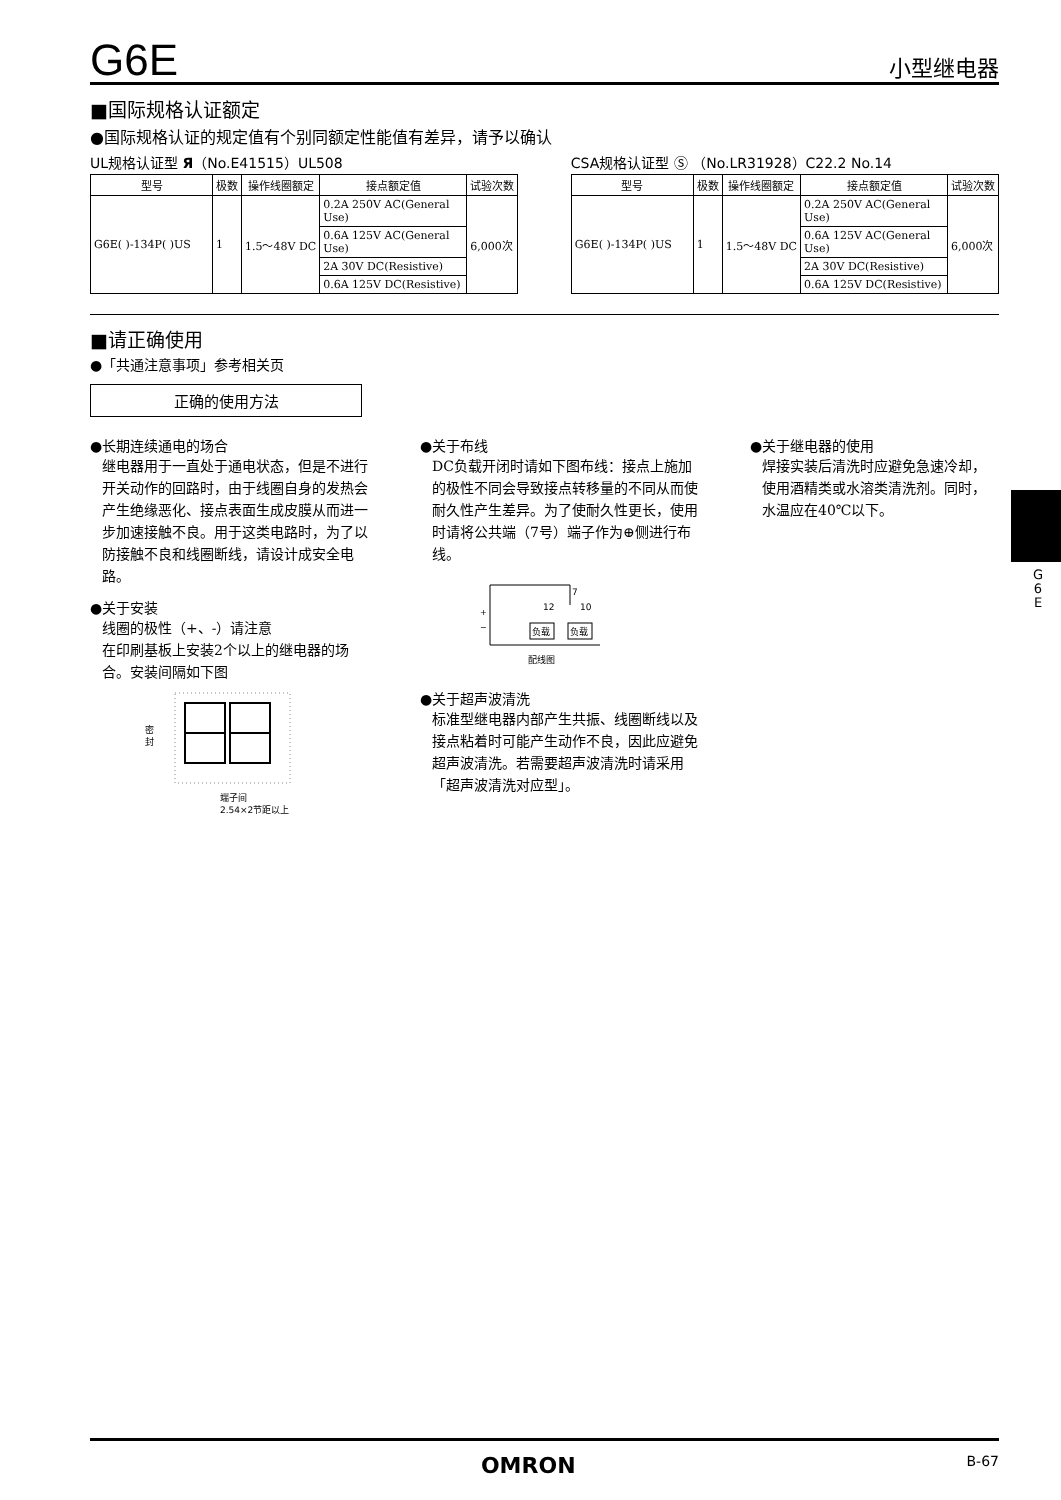G6E 小型继电器
■国际规格认证额定
●国际规格认证的规定值有个别同额定性能值有差异，请予以确认
UL规格认证型 Я（No.E41515）UL508
| 型号 | 极数 | 操作线圈额定 | 接点额定值 | 试验次数 |
| --- | --- | --- | --- | --- |
| G6E( )-134P( )US | 1 | 1.5～48V DC | 0.2A 250V AC(General Use) | 6,000次 |
| | | | 0.6A 125V AC(General Use) | |
| | | | 2A 30V DC(Resistive) | |
| | | | 0.6A 125V DC(Resistive) | |
CSA规格认证型 Ⓢ （No.LR31928）C22.2 No.14
| 型号 | 极数 | 操作线圈额定 | 接点额定值 | 试验次数 |
| --- | --- | --- | --- | --- |
| G6E( )-134P( )US | 1 | 1.5～48V DC | 0.2A 250V AC(General Use) | 6,000次 |
| | | | 0.6A 125V AC(General Use) | |
| | | | 2A 30V DC(Resistive) | |
| | | | 0.6A 125V DC(Resistive) | |
■请正确使用
●「共通注意事项」参考相关页
正确的使用方法
●长期连续通电的场合
继电器用于一直处于通电状态，但是不进行开关动作的回路时，由于线圈自身的发热会产生绝缘恶化、接点表面生成皮膜从而进一步加速接触不良。用于这类电路时，为了以防接触不良和线圈断线，请设计成安全电路。
●关于安装
线圈的极性（+、-）请注意
在印刷基板上安装2个以上的继电器的场合。安装间隔如下图
密
封
端子间
2.54×2节距以上
●关于布线
DC负载开闭时请如下图布线：接点上施加的极性不同会导致接点转移量的不同从而使耐久性产生差异。为了使耐久性更长，使用时请将公共端（7号）端子作为⊕侧进行布线。
+
−
7
12
10
负载
负载
配线图
●关于超声波清洗
标准型继电器内部产生共振、线圈断线以及接点粘着时可能产生动作不良，因此应避免超声波清洗。若需要超声波清洗时请采用「超声波清洗对应型」。
●关于继电器的使用
焊接实装后清洗时应避免急速冷却，使用酒精类或水溶类清洗剂。同时，水温应在40℃以下。
G 6 E
OMRON B-67